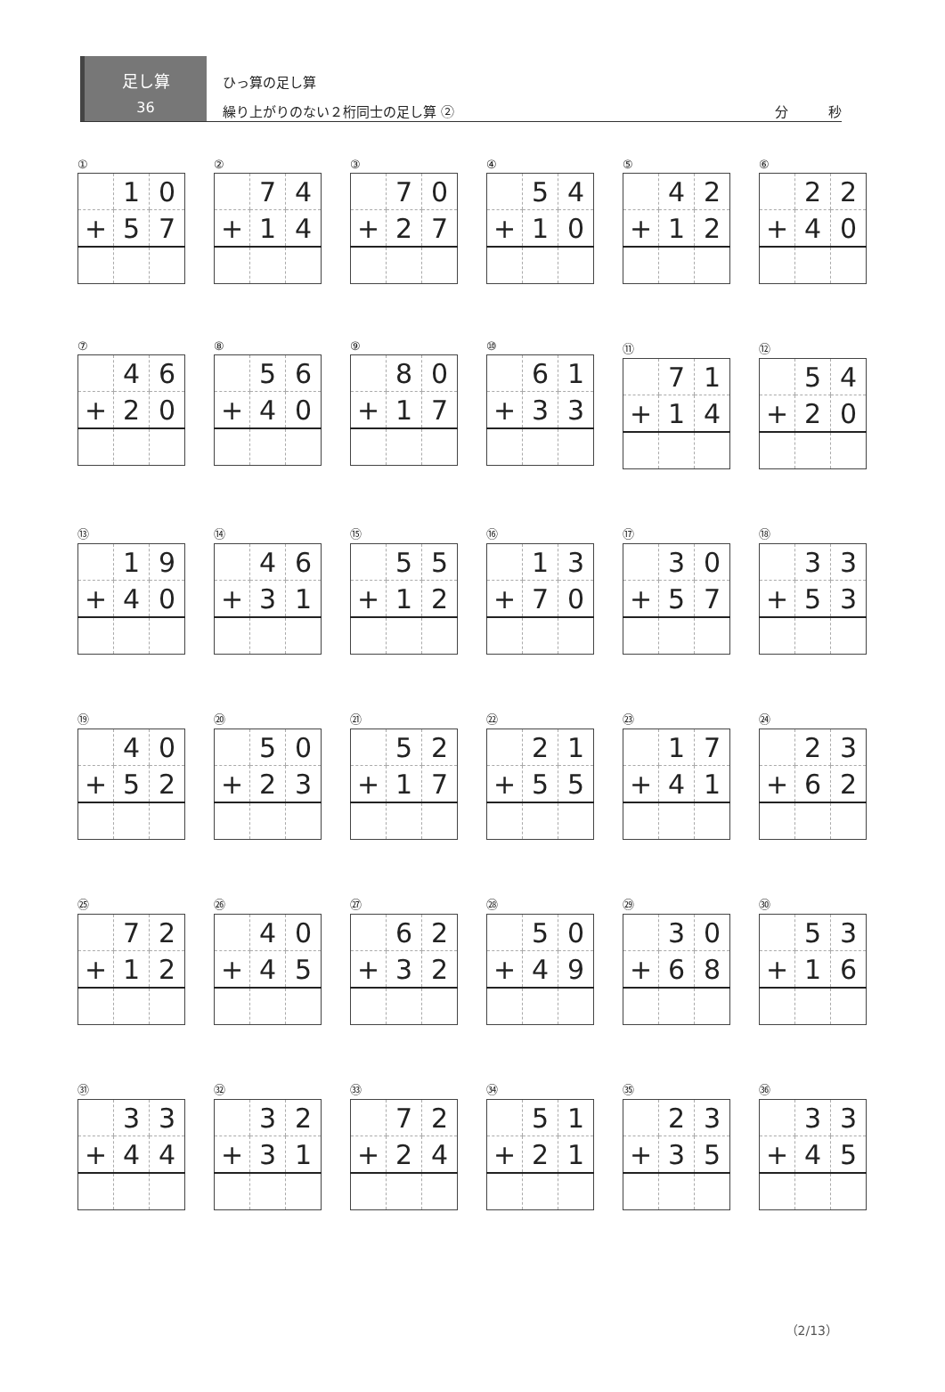足し算
36
ひっ算の足し算
繰り上がりのない２桁同士の足し算 ② 分　　　秒
①
| | 1 | 0 |
| + | 5 | 7 |
②
| | 7 | 4 |
| + | 1 | 4 |
③
| | 7 | 0 |
| + | 2 | 7 |
④
| | 5 | 4 |
| + | 1 | 0 |
⑤
| | 4 | 2 |
| + | 1 | 2 |
⑥
| | 2 | 2 |
| + | 4 | 0 |
⑦
| | 4 | 6 |
| + | 2 | 0 |
⑧
| | 5 | 6 |
| + | 4 | 0 |
⑨
| | 8 | 0 |
| + | 1 | 7 |
⑩
| | 6 | 1 |
| + | 3 | 3 |
⑪
| | 7 | 1 |
| + | 1 | 4 |
⑫
| | 5 | 4 |
| + | 2 | 0 |
⑬
| | 1 | 9 |
| + | 4 | 0 |
⑭
| | 4 | 6 |
| + | 3 | 1 |
⑮
| | 5 | 5 |
| + | 1 | 2 |
⑯
| | 1 | 3 |
| + | 7 | 0 |
⑰
| | 3 | 0 |
| + | 5 | 7 |
⑱
| | 3 | 3 |
| + | 5 | 3 |
⑲
| | 4 | 0 |
| + | 5 | 2 |
⑳
| | 5 | 0 |
| + | 2 | 3 |
㉑
| | 5 | 2 |
| + | 1 | 7 |
㉒
| | 2 | 1 |
| + | 5 | 5 |
㉓
| | 1 | 7 |
| + | 4 | 1 |
㉔
| | 2 | 3 |
| + | 6 | 2 |
㉕
| | 7 | 2 |
| + | 1 | 2 |
㉖
| | 4 | 0 |
| + | 4 | 5 |
㉗
| | 6 | 2 |
| + | 3 | 2 |
㉘
| | 5 | 0 |
| + | 4 | 9 |
㉙
| | 3 | 0 |
| + | 6 | 8 |
㉚
| | 5 | 3 |
| + | 1 | 6 |
㉛
| | 3 | 3 |
| + | 4 | 4 |
㉜
| | 3 | 2 |
| + | 3 | 1 |
㉝
| | 7 | 2 |
| + | 2 | 4 |
㉞
| | 5 | 1 |
| + | 2 | 1 |
㉟
| | 2 | 3 |
| + | 3 | 5 |
㊱
| | 3 | 3 |
| + | 4 | 5 |
（2/13）